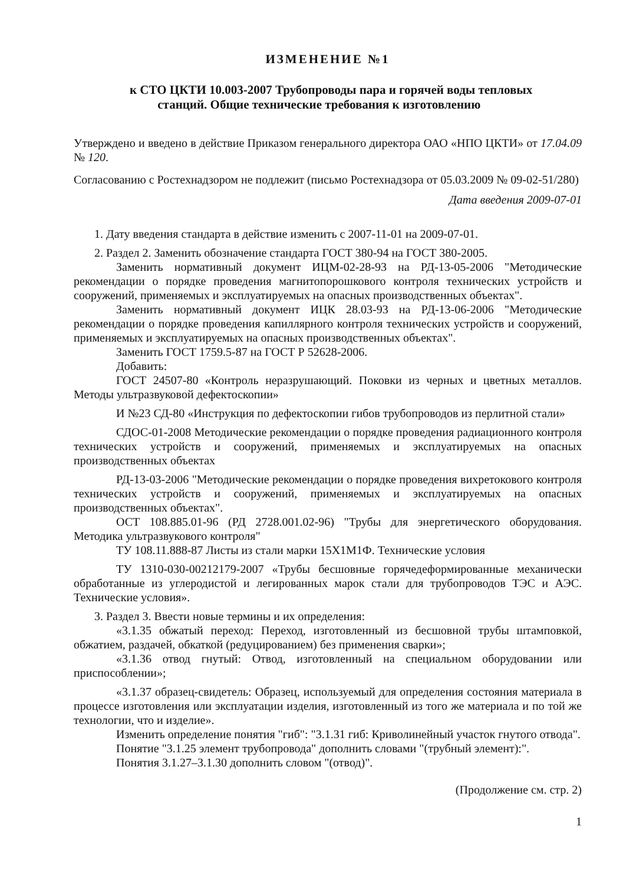ИЗМЕНЕНИЕ №1
к СТО ЦКТИ 10.003-2007 Трубопроводы пара и горячей воды тепловых
станций. Общие технические требования к изготовлению
Утверждено и введено в действие Приказом генерального директора ОАО «НПО ЦКТИ» от 17.04.09 № 120.
Согласованию с Ростехнадзором не подлежит (письмо Ростехнадзора от 05.03.2009 № 09-02-51/280)
Дата введения 2009-07-01
1. Дату введения стандарта в действие изменить с 2007-11-01 на 2009-07-01.
2. Раздел 2. Заменить обозначение стандарта ГОСТ 380-94 на ГОСТ 380-2005.
Заменить нормативный документ ИЦМ-02-28-93 на РД-13-05-2006 "Методические рекомендации о порядке проведения магнитопорошкового контроля технических устройств и сооружений, применяемых и эксплуатируемых на опасных производственных объектах".
Заменить нормативный документ ИЦК 28.03-93 на РД-13-06-2006 "Методические рекомендации о порядке проведения капиллярного контроля технических устройств и сооружений, применяемых и эксплуатируемых на опасных производственных объектах".
Заменить ГОСТ 1759.5-87 на ГОСТ Р 52628-2006.
Добавить:
ГОСТ 24507-80 «Контроль неразрушающий. Поковки из черных и цветных металлов. Методы ультразвуковой дефектоскопии»
И №23 СД-80 «Инструкция по дефектоскопии гибов трубопроводов из перлитной стали»
СДОС-01-2008 Методические рекомендации о порядке проведения радиационного контроля технических устройств и сооружений, применяемых и эксплуатируемых на опасных производственных объектах
РД-13-03-2006 "Методические рекомендации о порядке проведения вихретокового контроля технических устройств и сооружений, применяемых и эксплуатируемых на опасных производственных объектах".
ОСТ 108.885.01-96 (РД 2728.001.02-96) "Трубы для энергетического оборудования. Методика ультразвукового контроля"
ТУ 108.11.888-87 Листы из стали марки 15Х1М1Ф. Технические условия
ТУ 1310-030-00212179-2007 «Трубы бесшовные горячедеформированные механически обработанные из углеродистой и легированных марок стали для трубопроводов ТЭС и АЭС. Технические условия».
3. Раздел 3. Ввести новые термины и их определения:
«3.1.35 обжатый переход: Переход, изготовленный из бесшовной трубы штамповкой, обжатием, раздачей, обкаткой (редуцированием) без применения сварки»;
«3.1.36 отвод гнутый: Отвод, изготовленный на специальном оборудовании или приспособлении»;
«3.1.37 образец-свидетель: Образец, используемый для определения состояния материала в процессе изготовления или эксплуатации изделия, изготовленный из того же материала и по той же технологии, что и изделие».
Изменить определение понятия "гиб": "3.1.31 гиб: Криволинейный участок гнутого отвода".
Понятие "3.1.25 элемент трубопровода" дополнить словами "(трубный элемент):".
Понятия 3.1.27–3.1.30 дополнить словом "(отвод)".
(Продолжение см. стр. 2)
1